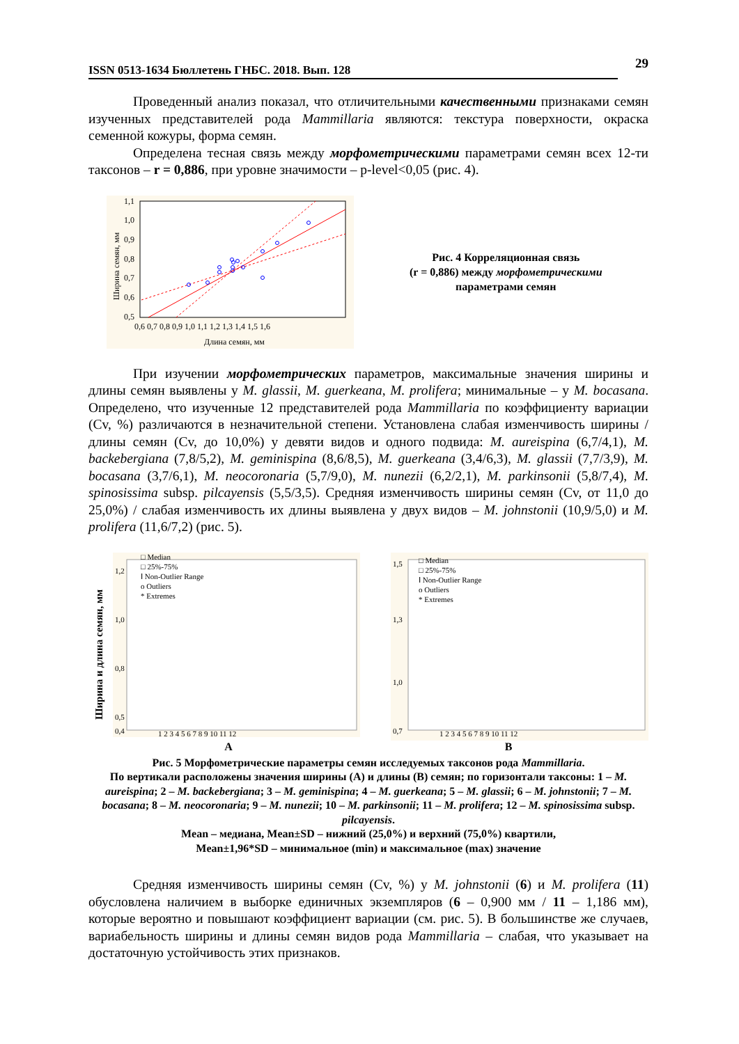ISSN 0513-1634 Бюллетень ГНБС. 2018. Вып. 128 29
Проведенный анализ показал, что отличительными качественными признаками семян изученных представителей рода Mammillaria являются: текстура поверхности, окраска семенной кожуры, форма семян.
Определена тесная связь между морфометрическими параметрами семян всех 12-ти таксонов – r = 0,886, при уровне значимости – p-level<0,05 (рис. 4).
1,1
1,0
0,9
0,8
0,7
0,6
0,5
0,6 0,7 0,8 0,9 1,0 1,1 1,2 1,3 1,4 1,5 1,6
Длина семян, мм
Ширина семян, мм
Рис. 4 Корреляционная связь
(r = 0,886) между морфометрическими
параметрами семян
При изучении морфометрических параметров, максимальные значения ширины и длины семян выявлены у M. glassii, M. guerkeana, M. prolifera; минимальные – у M. bocasana. Определено, что изученные 12 представителей рода Mammillaria по коэффициенту вариации (Cv, %) различаются в незначительной степени. Установлена слабая изменчивость ширины / длины семян (Cv, до 10,0%) у девяти видов и одного подвида: M. aureispina (6,7/4,1), M. backebergiana (7,8/5,2), M. geminispina (8,6/8,5), M. guerkeana (3,4/6,3), M. glassii (7,7/3,9), M. bocasana (3,7/6,1), M. neocoronaria (5,7/9,0), M. nunezii (6,2/2,1), M. parkinsonii (5,8/7,4), M. spinosissima subsp. pilcayensis (5,5/3,5). Средняя изменчивость ширины семян (Cv, от 11,0 до 25,0%) / слабая изменчивость их длины выявлена у двух видов – M. johnstonii (10,9/5,0) и M. prolifera (11,6/7,2) (рис. 5).
Ширина и длина семян, мм
1,2
1,0
0,8
0,5
0,4
□ Median
□ 25%-75%
Ⅰ Non-Outlier Range
o Outliers
* Extremes
1 2 3 4 5 6 7 8 9 10 11 12
1,5
1,3
1,0
0,7
□ Median
□ 25%-75%
Ⅰ Non-Outlier Range
o Outliers
* Extremes
1 2 3 4 5 6 7 8 9 10 11 12
A B
Рис. 5 Морфометрические параметры семян исследуемых таксонов рода Mammillaria.
По вертикали расположены значения ширины (A) и длины (B) семян; по горизонтали таксоны: 1 – M. aureispina; 2 – M. backebergiana; 3 – M. geminispina; 4 – M. guerkeana; 5 – M. glassii; 6 – M. johnstonii; 7 – M. bocasana; 8 – M. neocoronaria; 9 – M. nunezii; 10 – M. parkinsonii; 11 – M. prolifera; 12 – M. spinosissima subsp. pilcayensis.
Mean – медиана, Mean±SD – нижний (25,0%) и верхний (75,0%) квартили,
Mean±1,96*SD – минимальное (min) и максимальное (max) значение
Средняя изменчивость ширины семян (Cv, %) у M. johnstonii (6) и M. prolifera (11) обусловлена наличием в выборке единичных экземпляров (6 – 0,900 мм / 11 – 1,186 мм), которые вероятно и повышают коэффициент вариации (см. рис. 5). В большинстве же случаев, вариабельность ширины и длины семян видов рода Mammillaria – слабая, что указывает на достаточную устойчивость этих признаков.